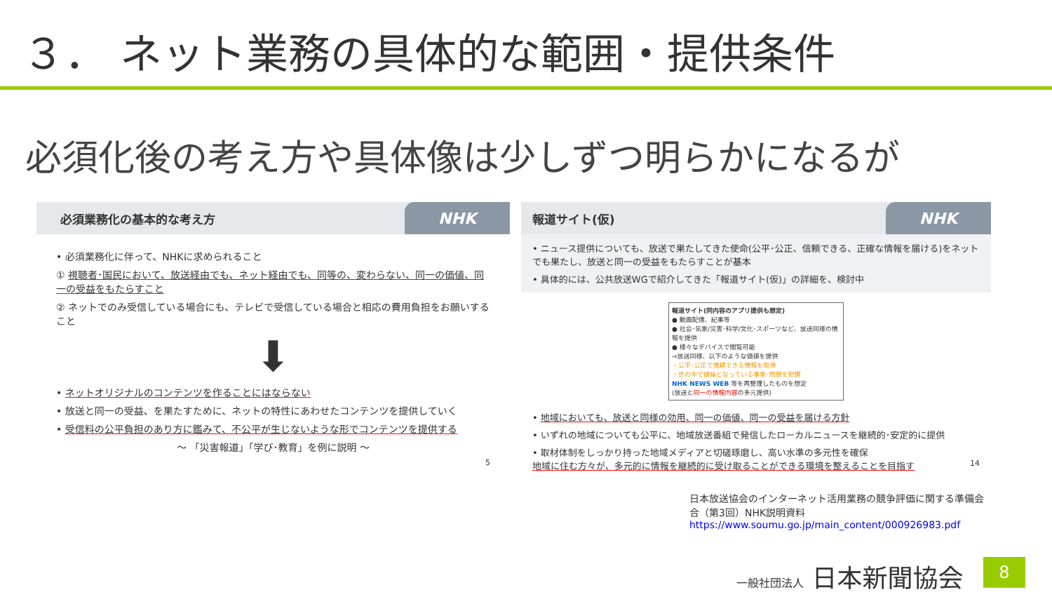３． ネット業務の具体的な範囲・提供条件
必須化後の考え方や具体像は少しずつ明らかになるが
必須業務化の基本的な考え方 NHK
• 必須業務化に伴って、NHKに求められること
① 視聴者･国民において、放送経由でも、ネット経由でも、同等の、変わらない、同一の価値、同一の受益をもたらすこと
② ネットでのみ受信している場合にも、テレビで受信している場合と相応の費用負担をお願いすること
⬇
• ネットオリジナルのコンテンツを作ることにはならない
• 放送と同一の受益、を果たすために、ネットの特性にあわせたコンテンツを提供していく
• 受信料の公平負担のあり方に鑑みて、不公平が生じないような形でコンテンツを提供する
～ 「災害報道」「学び･教育」を例に説明 ～
5
報道サイト(仮) NHK
• ニュース提供についても、放送で果たしてきた使命(公平･公正、信頼できる、正確な情報を届ける)をネットでも果たし、放送と同一の受益をもたらすことが基本
• 具体的には、公共放送WGで紹介してきた「報道サイト(仮)」の詳細を、検討中
報道サイト(同内容のアプリ提供も想定)
● 動画配信、記事等
● 社会･気象/災害･科学/文化･スポーツなど、放送同様の情報を提供
● 様々なデバイスで閲覧可能
⇒放送同様、以下のような価値を提供
・公平･公正で信頼できる情報を取得
・世の中で議論となっている事象･問題を把握
NHK NEWS WEB 等を再整理したものを想定
(放送と同一の情報内容の多元提供)
• 地域においても、放送と同様の効用、同一の価値、同一の受益を届ける方針
• いずれの地域についても公平に、地域放送番組で発信したローカルニュースを継続的･安定的に提供
• 取材体制をしっかり持った地域メディアと切磋琢磨し、高い水準の多元性を確保
地域に住む方々が、多元的に情報を継続的に受け取ることができる環境を整えることを目指す 14
日本放送協会のインターネット活用業務の競争評価に関する準備会合（第3回）NHK説明資料
https://www.soumu.go.jp/main_content/000926983.pdf
一般社団法人 日本新聞協会 8